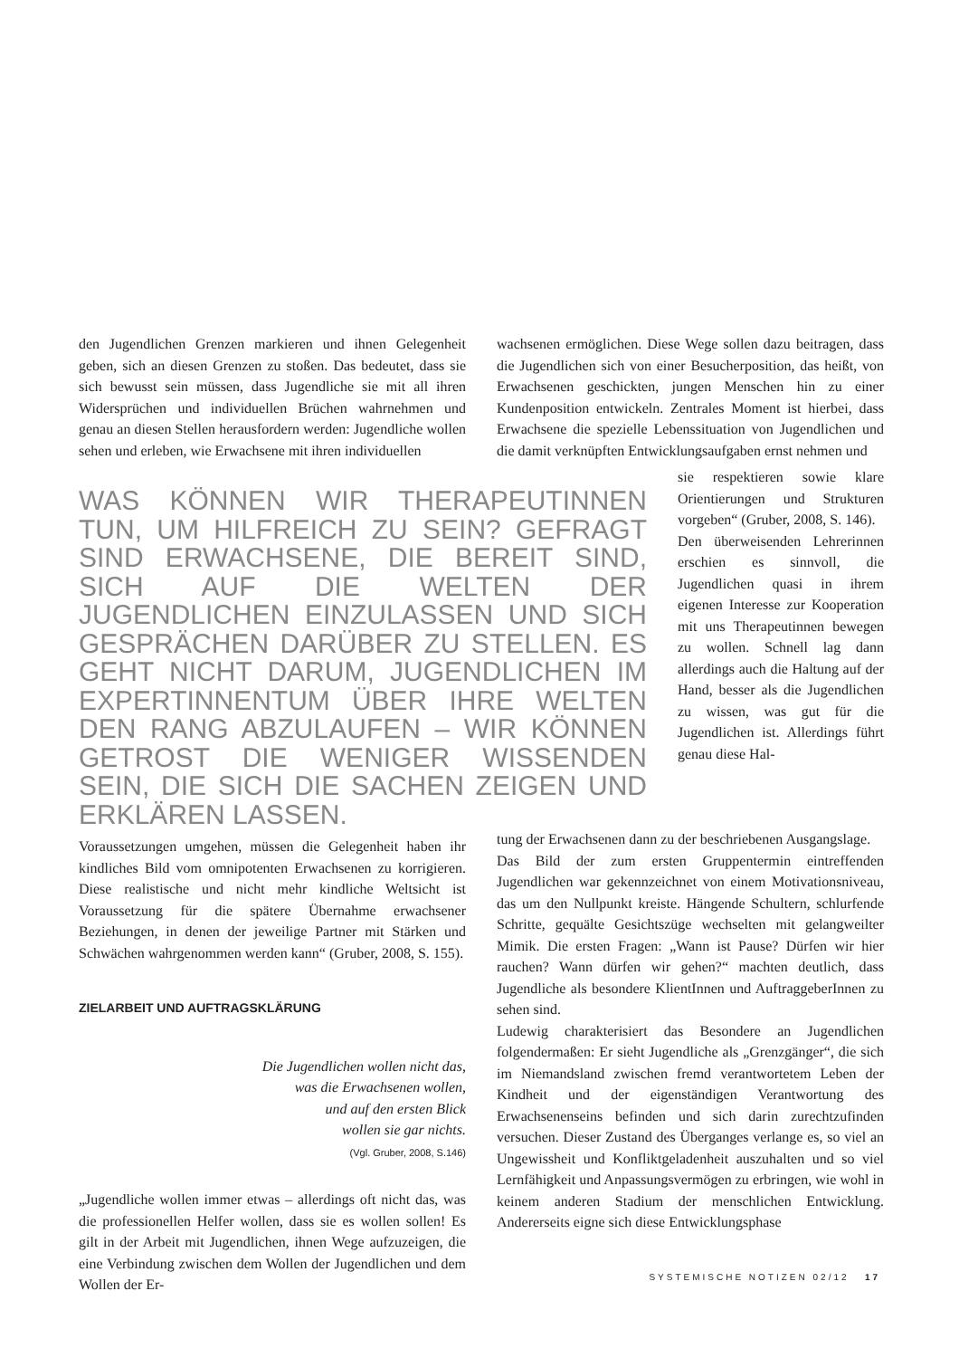den Jugendlichen Grenzen markieren und ihnen Gelegenheit geben, sich an diesen Grenzen zu stoßen. Das bedeutet, dass sie sich bewusst sein müssen, dass Jugendliche sie mit all ihren Widersprüchen und individuellen Brüchen wahrnehmen und genau an diesen Stellen herausfordern werden: Jugendliche wollen sehen und erleben, wie Erwachsene mit ihren individuellen
wachsenen ermöglichen. Diese Wege sollen dazu beitragen, dass die Jugendlichen sich von einer Besucherposition, das heißt, von Erwachsenen geschickten, jungen Menschen hin zu einer Kundenposition entwickeln. Zentrales Moment ist hierbei, dass Erwachsene die spezielle Lebenssituation von Jugendlichen und die damit verknüpften Entwicklungsaufgaben ernst nehmen und
WAS KÖNNEN WIR THERAPEUTINNEN TUN, UM HILFREICH ZU SEIN? GEFRAGT SIND ERWACHSENE, DIE BEREIT SIND, SICH AUF DIE WELTEN DER JUGENDLICHEN EINZULASSEN UND SICH GESPRÄCHEN DARÜBER ZU STELLEN. ES GEHT NICHT DARUM, JUGENDLICHEN IM EXPERTINNENTUM ÜBER IHRE WELTEN DEN RANG ABZULAUFEN – WIR KÖNNEN GETROST DIE WENIGER WISSENDEN SEIN, DIE SICH DIE SACHEN ZEIGEN UND ERKLÄREN LASSEN.
sie respektieren sowie klare Orientierungen und Strukturen vorgeben“ (Gruber, 2008, S. 146).
Den überweisenden Lehrerinnen erschien es sinnvoll, die Jugendlichen quasi in ihrem eigenen Interesse zur Kooperation mit uns Therapeutinnen bewegen zu wollen. Schnell lag dann allerdings auch die Haltung auf der Hand, besser als die Jugendlichen zu wissen, was gut für die Jugendlichen ist. Allerdings führt genau diese Hal-
Voraussetzungen umgehen, müssen die Gelegenheit haben ihr kindliches Bild vom omnipotenten Erwachsenen zu korrigieren. Diese realistische und nicht mehr kindliche Weltsicht ist Voraussetzung für die spätere Übernahme erwachsener Beziehungen, in denen der jeweilige Partner mit Stärken und Schwächen wahrgenommen werden kann“ (Gruber, 2008, S. 155).
ZIELARBEIT UND AUFTRAGSKLÄRUNG
Die Jugendlichen wollen nicht das,
was die Erwachsenen wollen,
und auf den ersten Blick
wollen sie gar nichts.
(Vgl. Gruber, 2008, S.146)
„Jugendliche wollen immer etwas – allerdings oft nicht das, was die professionellen Helfer wollen, dass sie es wollen sollen! Es gilt in der Arbeit mit Jugendlichen, ihnen Wege aufzuzeigen, die eine Verbindung zwischen dem Wollen der Jugendlichen und dem Wollen der Er-
tung der Erwachsenen dann zu der beschriebenen Ausgangslage.
Das Bild der zum ersten Gruppentermin eintreffenden Jugendlichen war gekennzeichnet von einem Motivationsniveau, das um den Nullpunkt kreiste. Hängende Schultern, schlurfende Schritte, gequälte Gesichtszüge wechselten mit gelangweilter Mimik. Die ersten Fragen: „Wann ist Pause? Dürfen wir hier rauchen? Wann dürfen wir gehen?“ machten deutlich, dass Jugendliche als besondere KlientInnen und AuftraggeberInnen zu sehen sind.
Ludewig charakterisiert das Besondere an Jugendlichen folgendermaßen: Er sieht Jugendliche als „Grenzgänger“, die sich im Niemandsland zwischen fremd verantwortetem Leben der Kindheit und der eigenständigen Verantwortung des Erwachsenenseins befinden und sich darin zurechtzufinden versuchen. Dieser Zustand des Überganges verlange es, so viel an Ungewissheit und Konfliktgeladenheit auszuhalten und so viel Lernfähigkeit und Anpassungsvermögen zu erbringen, wie wohl in keinem anderen Stadium der menschlichen Entwicklung. Andererseits eigne sich diese Entwicklungsphase
SYSTEMISCHE NOTIZEN 02/12 17